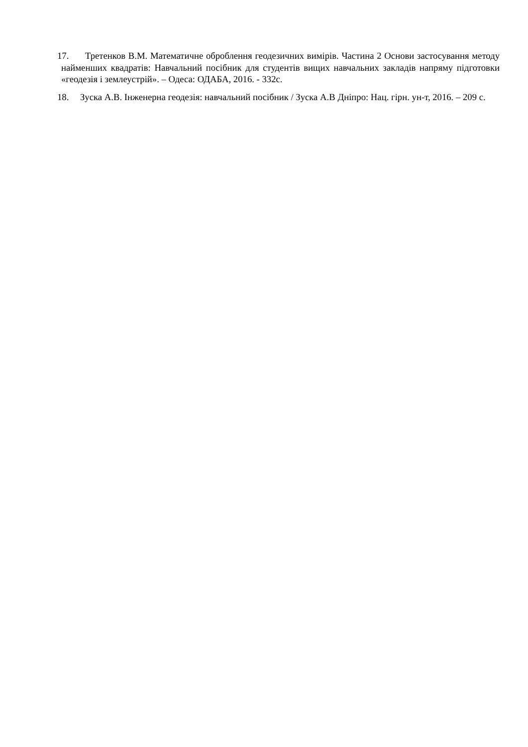17. Третенков В.М. Математичне оброблення геодезичних вимірів. Частина 2 Основи застосування методу найменших квадратів: Навчальний посібник для студентів вищих навчальних закладів напряму підготовки «геодезія і землеустрій». – Одеса: ОДАБА, 2016. - 332с.
18. Зуска А.В. Інженерна геодезія: навчальний посібник / Зуска А.В Дніпро: Нац. гірн. ун-т, 2016. – 209 с.